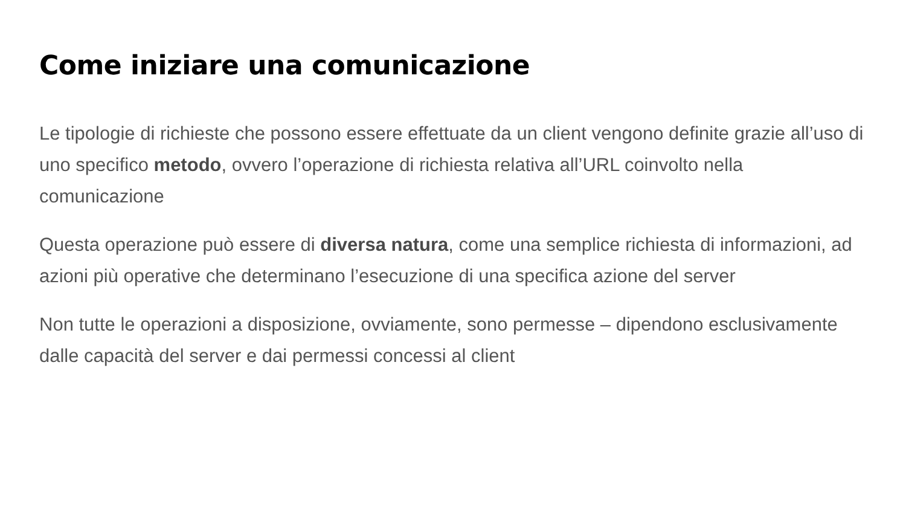Come iniziare una comunicazione
Le tipologie di richieste che possono essere effettuate da un client vengono definite grazie all’uso di uno specifico metodo, ovvero l’operazione di richiesta relativa all’URL coinvolto nella comunicazione
Questa operazione può essere di diversa natura, come una semplice richiesta di informazioni, ad azioni più operative che determinano l’esecuzione di una specifica azione del server
Non tutte le operazioni a disposizione, ovviamente, sono permesse – dipendono esclusivamente dalle capacità del server e dai permessi concessi al client